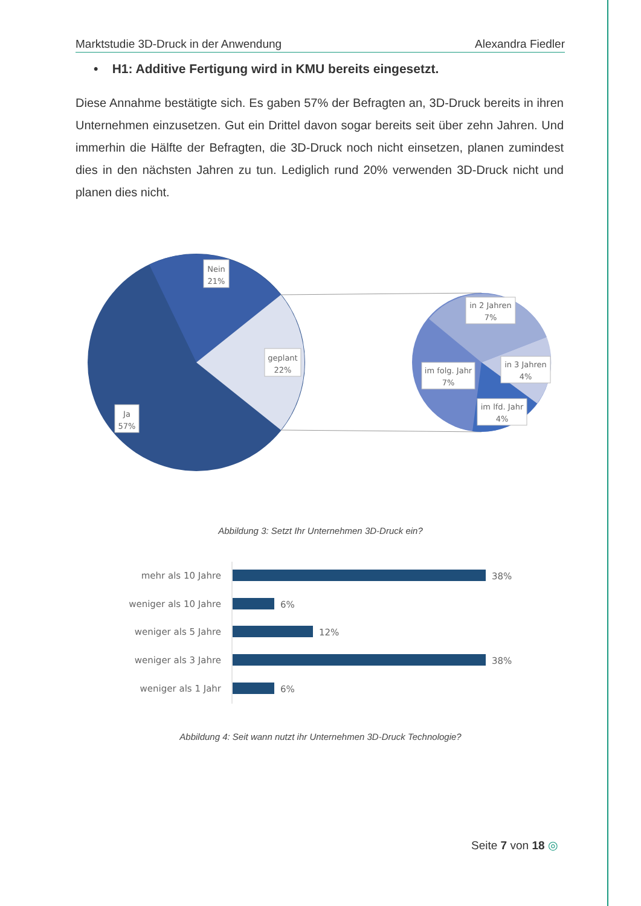Marktstudie 3D-Druck in der Anwendung Alexandra Fiedler
• H1: Additive Fertigung wird in KMU bereits eingesetzt.
Diese Annahme bestätigte sich. Es gaben 57% der Befragten an, 3D-Druck bereits in ihren Unternehmen einzusetzen. Gut ein Drittel davon sogar bereits seit über zehn Jahren. Und immerhin die Hälfte der Befragten, die 3D-Druck noch nicht einsetzen, planen zumindest dies in den nächsten Jahren zu tun. Lediglich rund 20% verwenden 3D-Druck nicht und planen dies nicht.
Nein
21%
geplant
22%
Ja
57%
in 2 Jahren
7%
in 3 Jahren
4%
im folg. Jahr
7%
im lfd. Jahr
4%
Abbildung 3: Setzt Ihr Unternehmen 3D-Druck ein?
mehr als 10 Jahre
weniger als 10 Jahre
weniger als 5 Jahre
weniger als 3 Jahre
weniger als 1 Jahr
38%
6%
12%
38%
6%
Abbildung 4: Seit wann nutzt ihr Unternehmen 3D-Druck Technologie?
Seite 7 von 18 ◎